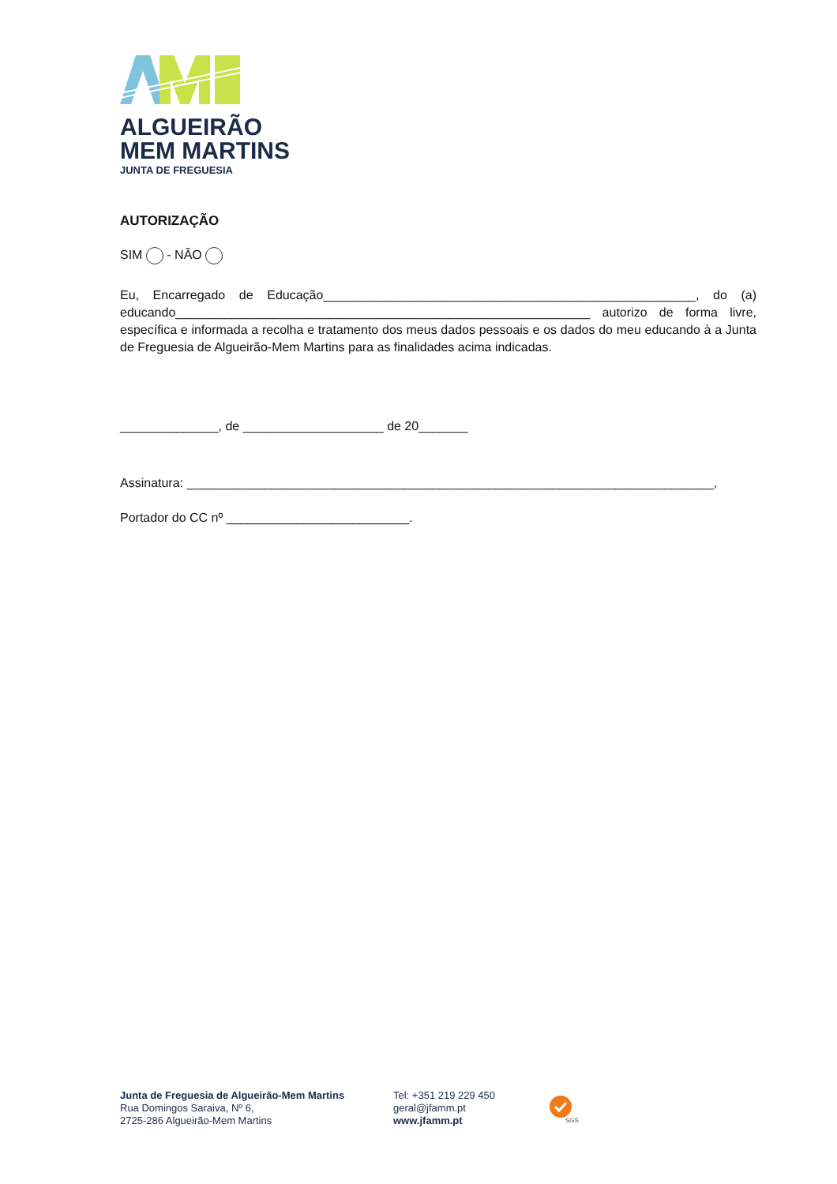ALGUEIRÃO
MEM MARTINS
JUNTA DE FREGUESIA
AUTORIZAÇÃO
SIM - NÃO
Eu, Encarregado de Educação_____________________________________________________, do (a) educando___________________________________________________________ autorizo de forma livre, específica e informada a recolha e tratamento dos meus dados pessoais e os dados do meu educando à a Junta de Freguesia de Algueirão-Mem Martins para as finalidades acima indicadas.
______________, de ____________________ de 20_______
Assinatura: ___________________________________________________________________________,
Portador do CC nº __________________________.
Junta de Freguesia de Algueirão-Mem Martins
Rua Domingos Saraiva, Nº 6,
2725-286 Algueirão-Mem Martins
Tel: +351 219 229 450
geral@jfamm.pt
www.jfamm.pt
SGS